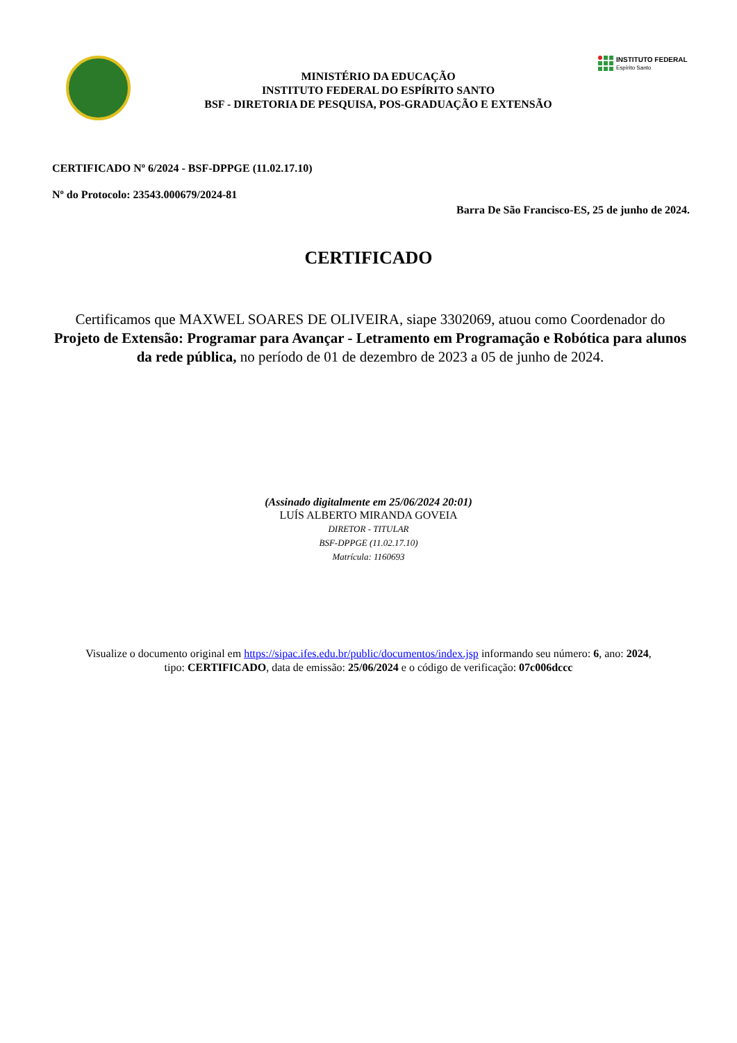MINISTÉRIO DA EDUCAÇÃO
INSTITUTO FEDERAL DO ESPÍRITO SANTO
BSF - DIRETORIA DE PESQUISA, POS-GRADUAÇÃO E EXTENSÃO
INSTITUTO FEDERAL
Espírito Santo
CERTIFICADO Nº 6/2024 - BSF-DPPGE (11.02.17.10)
Nº do Protocolo: 23543.000679/2024-81
Barra De São Francisco-ES, 25 de junho de 2024.
CERTIFICADO
Certificamos que MAXWEL SOARES DE OLIVEIRA, siape 3302069, atuou como Coordenador do Projeto de Extensão: Programar para Avançar - Letramento em Programação e Robótica para alunos da rede pública, no período de 01 de dezembro de 2023 a 05 de junho de 2024.
(Assinado digitalmente em 25/06/2024 20:01)
LUÍS ALBERTO MIRANDA GOVEIA
DIRETOR - TITULAR
BSF-DPPGE (11.02.17.10)
Matrícula: 1160693
Visualize o documento original em https://sipac.ifes.edu.br/public/documentos/index.jsp informando seu número: 6, ano: 2024,
tipo: CERTIFICADO, data de emissão: 25/06/2024 e o código de verificação: 07c006dccc